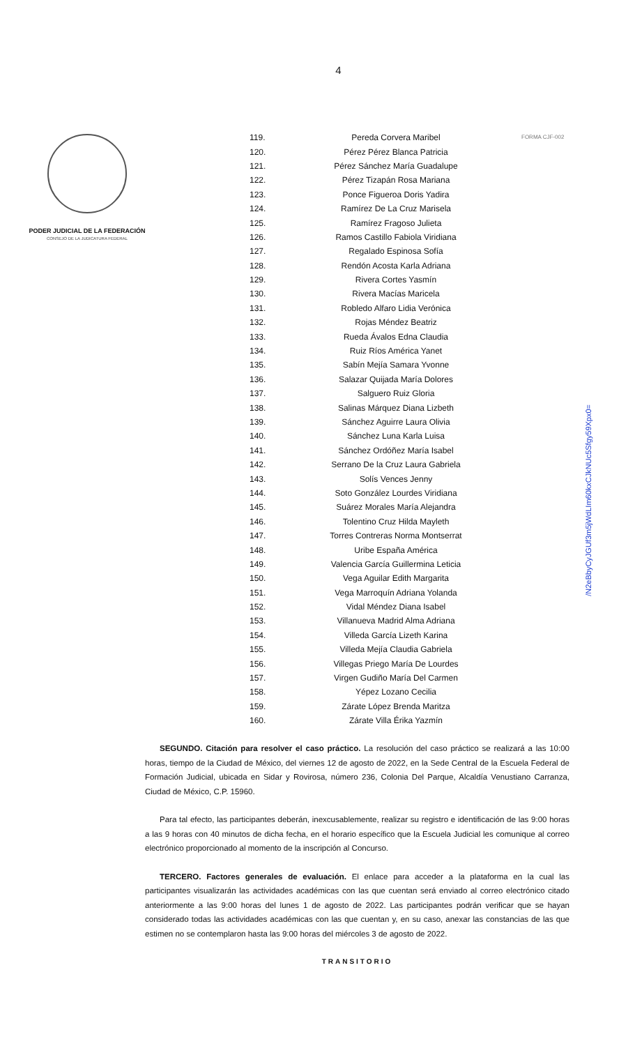4
PODER JUDICIAL DE LA FEDERACIÓN
CONSEJO DE LA JUDICATURA FEDERAL
| 119. | Pereda Corvera Maribel |
| 120. | Pérez Pérez Blanca Patricia |
| 121. | Pérez Sánchez María Guadalupe |
| 122. | Pérez Tizapán Rosa Mariana |
| 123. | Ponce Figueroa Doris Yadira |
| 124. | Ramírez De La Cruz Marisela |
| 125. | Ramírez Fragoso Julieta |
| 126. | Ramos Castillo Fabiola Viridiana |
| 127. | Regalado Espinosa Sofía |
| 128. | Rendón Acosta Karla Adriana |
| 129. | Rivera Cortes Yasmín |
| 130. | Rivera Macías Maricela |
| 131. | Robledo Alfaro Lidia Verónica |
| 132. | Rojas Méndez Beatriz |
| 133. | Rueda Ávalos Edna Claudia |
| 134. | Ruiz Ríos América Yanet |
| 135. | Sabín Mejía Samara Yvonne |
| 136. | Salazar Quijada María Dolores |
| 137. | Salguero Ruiz Gloria |
| 138. | Salinas Márquez Diana Lizbeth |
| 139. | Sánchez Aguirre Laura Olivia |
| 140. | Sánchez Luna Karla Luisa |
| 141. | Sánchez Ordóñez María Isabel |
| 142. | Serrano De la Cruz Laura Gabriela |
| 143. | Solís Vences Jenny |
| 144. | Soto González Lourdes Viridiana |
| 145. | Suárez Morales María Alejandra |
| 146. | Tolentino Cruz Hilda Mayleth |
| 147. | Torres Contreras Norma Montserrat |
| 148. | Uribe España América |
| 149. | Valencia García Guillermina Leticia |
| 150. | Vega Aguilar Edith Margarita |
| 151. | Vega Marroquín Adriana Yolanda |
| 152. | Vidal Méndez Diana Isabel |
| 153. | Villanueva Madrid Alma Adriana |
| 154. | Villeda García Lizeth Karina |
| 155. | Villeda Mejía Claudia Gabriela |
| 156. | Villegas Priego María De Lourdes |
| 157. | Virgen Gudiño María Del Carmen |
| 158. | Yépez Lozano Cecilia |
| 159. | Zárate López Brenda Maritza |
| 160. | Zárate Villa Érika Yazmín |
FORMA CJF-002
SEGUNDO. Citación para resolver el caso práctico. La resolución del caso práctico se realizará a las 10:00 horas, tiempo de la Ciudad de México, del viernes 12 de agosto de 2022, en la Sede Central de la Escuela Federal de Formación Judicial, ubicada en Sidar y Rovirosa, número 236, Colonia Del Parque, Alcaldía Venustiano Carranza, Ciudad de México, C.P. 15960.
Para tal efecto, las participantes deberán, inexcusablemente, realizar su registro e identificación de las 9:00 horas a las 9 horas con 40 minutos de dicha fecha, en el horario específico que la Escuela Judicial les comunique al correo electrónico proporcionado al momento de la inscripción al Concurso.
TERCERO. Factores generales de evaluación. El enlace para acceder a la plataforma en la cual las participantes visualizarán las actividades académicas con las que cuentan será enviado al correo electrónico citado anteriormente a las 9:00 horas del lunes 1 de agosto de 2022. Las participantes podrán verificar que se hayan considerado todas las actividades académicas con las que cuentan y, en su caso, anexar las constancias de las que estimen no se contemplaron hasta las 9:00 horas del miércoles 3 de agosto de 2022.
TRANSITORIO
/N2eBbyCyJGUf3m5jWdLIm60kxCJkNUc5Sfgy59Xpx0=